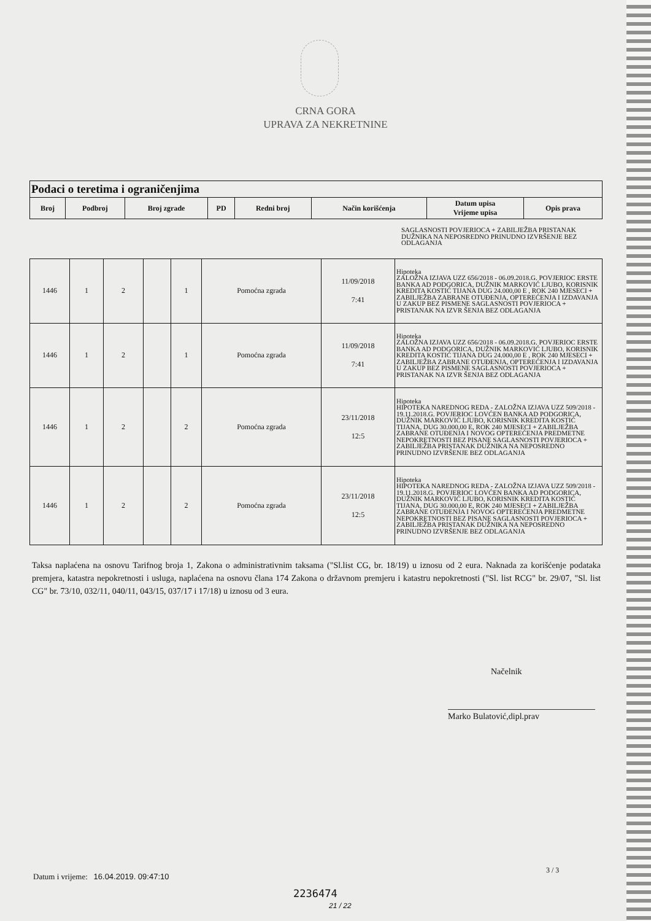CRNA GORA
UPRAVA ZA NEKRETNINE
| Podaci o teretima i ograničenjima | | | | | | | |
| Broj | Podbroj | Broj zgrade | PD | Redni broj | Način korišćenja | Datum upisa Vrijeme upisa | Opis prava |
SAGLASNOSTI POVJERIOCA + ZABILJEŽBA PRISTANAK DUŽNIKA NA NEPOSREDNO PRINUDNO IZVRŠENJE BEZ ODLAGANJA
| 1446 | 1 | 2 | | 1 | Pomoćna zgrada | 11/09/2018 7:41 | Hipoteka ZALOŽNA IZJAVA UZZ 656/2018 - 06.09.2018.G. POVJERIOC ERSTE BANKA AD PODGORICA, DUŽNIK MARKOVIĆ LJUBO, KORISNIK KREDITA KOSTIĆ TIJANA DUG 24.000,00 E , ROK 240 MJESECI + ZABILJEŽBA ZABRANE OTUĐENJA, OPTEREĆENJA I IZDAVANJA U ZAKUP BEZ PISMENE SAGLASNOSTI POVJERIOCA + PRISTANAK NA IZVR ŠENJA BEZ ODLAGANJA |
| 1446 | 1 | 2 | | 1 | Pomoćna zgrada | 11/09/2018 7:41 | Hipoteka ZALOŽNA IZJAVA UZZ 656/2018 - 06.09.2018.G. POVJERIOC ERSTE BANKA AD PODGORICA, DUŽNIK MARKOVIĆ LJUBO, KORISNIK KREDITA KOSTIĆ TIJANA DUG 24.000,00 E , ROK 240 MJESECI + ZABILJEŽBA ZABRANE OTUĐENJA, OPTEREĆENJA I IZDAVANJA U ZAKUP BEZ PISMENE SAGLASNOSTI POVJERIOCA + PRISTANAK NA IZVR ŠENJA BEZ ODLAGANJA |
| 1446 | 1 | 2 | | 2 | Pomoćna zgrada | 23/11/2018 12:5 | Hipoteka HIPOTEKA NAREDNOG REDA - ZALOŽNA IZJAVA UZZ 509/2018 - 19.11.2018.G. POVJERIOC LOVĆEN BANKA AD PODGORICA, DUŽNIK MARKOVIĆ LJUBO, KORISNIK KREDITA KOSTIĆ TIJANA, DUG 30.000,00 E, ROK 240 MJESECI + ZABILJEŽBA ZABRANE OTUĐENJA I NOVOG OPTEREĆENJA PREDMETNE NEPOKRETNOSTI BEZ PISANE SAGLASNOSTI POVJERIOCA + ZABILJEŽBA PRISTANAK DUŽNIKA NA NEPOSREDNO PRINUDNO IZVRŠENJE BEZ ODLAGANJA |
| 1446 | 1 | 2 | | 2 | Pomoćna zgrada | 23/11/2018 12:5 | Hipoteka HIPOTEKA NAREDNOG REDA - ZALOŽNA IZJAVA UZZ 509/2018 - 19.11.2018.G. POVJERIOC LOVĆEN BANKA AD PODGORICA, DUŽNIK MARKOVIĆ LJUBO, KORISNIK KREDITA KOSTIĆ TIJANA, DUG 30.000,00 E, ROK 240 MJESECI + ZABILJEŽBA ZABRANE OTUĐENJA I NOVOG OPTEREĆENJA PREDMETNE NEPOKRETNOSTI BEZ PISANE SAGLASNOSTI POVJERIOCA + ZABILJEŽBA PRISTANAK DUŽNIKA NA NEPOSREDNO PRINUDNO IZVRŠENJE BEZ ODLAGANJA |
Taksa naplaćena na osnovu Tarifnog broja 1, Zakona o administrativnim taksama ("Sl.list CG, br. 18/19) u iznosu od 2 eura. Naknada za korišćenje podataka premjera, katastra nepokretnosti i usluga, naplaćena na osnovu člana 174 Zakona o državnom premjeru i katastru nepokretnosti ("Sl. list RCG" br. 29/07, "Sl. list CG" br. 73/10, 032/11, 040/11, 043/15, 037/17 i 17/18) u iznosu od 3 eura.
Načelnik
Marko Bulatović,dipl.prav
Datum i vrijeme: 16.04.2019. 09:47:10
3 / 3
2236474
21 / 22